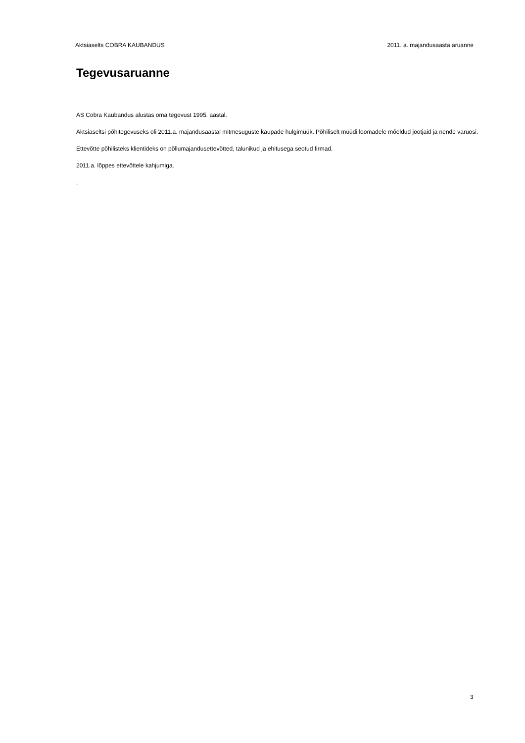Aktsiaselts COBRA KAUBANDUS 2011. a. majandusaasta aruanne
Tegevusaruanne
AS Cobra Kaubandus alustas oma tegevust 1995. aastal.
Aktsiaseltsi põhitegevuseks oli 2011.a. majandusaastal mitmesuguste kaupade hulgimüük. Põhiliselt müüdi loomadele mõeldud jootjaid ja nende varuosi.
Ettevõtte põhilisteks klientideks on põllumajandusettevõtted, talunikud ja ehitusega seotud firmad.
2011.a. lõppes ettevõttele kahjumiga.
,
3